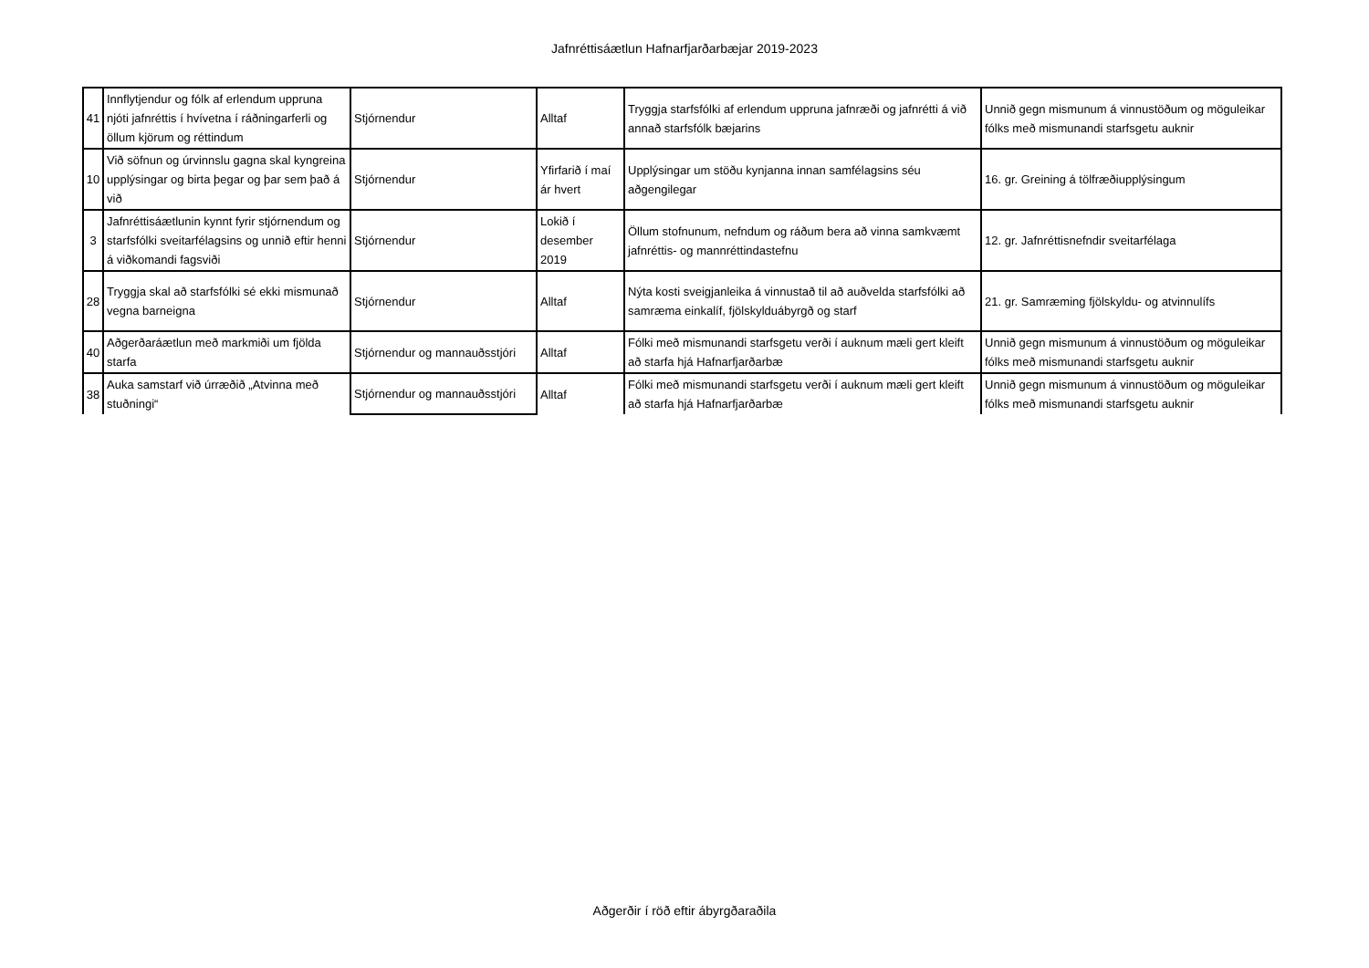Jafnréttisáætlun Hafnarfjarðarbæjar 2019-2023
| 41 | Innflytjendur og fólk af erlendum uppruna njóti jafnréttis í hvívetna í ráðningarferli og öllum kjörum og réttindum | Stjórnendur | Alltaf | Tryggja starfsfólki af erlendum uppruna jafnræði og jafnrétti á við annað starfsfólk bæjarins | Unnið gegn mismunum á vinnustöðum og möguleikar fólks með mismunandi starfsgetu auknir |
| 10 | Við söfnun og úrvinnslu gagna skal kyngreina upplýsingar og birta þegar og þar sem það á við | Stjórnendur | Yfirfarið í maí ár hvert | Upplýsingar um stöðu kynjanna innan samfélagsins séu aðgengilegar | 16. gr. Greining á tölfræðiupplýsingum |
| 3 | Jafnréttisáætlunin kynnt fyrir stjórnendum og starfsfólki sveitarfélagsins og unnið eftir henni á viðkomandi fagsviði | Stjórnendur | Lokið í desember 2019 | Öllum stofnunum, nefndum og ráðum bera að vinna samkvæmt jafnréttis- og mannréttindastefnu | 12. gr. Jafnréttisnefndir sveitarfélaga |
| 28 | Tryggja skal að starfsfólki sé ekki mismunað vegna barneigna | Stjórnendur | Alltaf | Nýta kosti sveigjanleika á vinnustað til að auðvelda starfsfólki að samræma einkalíf, fjölskylduábyrgð og starf | 21. gr. Samræming fjölskyldu- og atvinnulífs |
| 40 | Aðgerðaráætlun með markmiði um fjölda starfa | Stjórnendur og mannauðsstjóri | Alltaf | Fólki með mismunandi starfsgetu verði í auknum mæli gert kleift að starfa hjá Hafnarfjarðarbæ | Unnið gegn mismunum á vinnustöðum og möguleikar fólks með mismunandi starfsgetu auknir |
| 38 | Auka samstarf við úrræðið „Atvinna með stuðningi“ | Stjórnendur og mannauðsstjóri | Alltaf | Fólki með mismunandi starfsgetu verði í auknum mæli gert kleift að starfa hjá Hafnarfjarðarbæ | Unnið gegn mismunum á vinnustöðum og möguleikar fólks með mismunandi starfsgetu auknir |
Aðgerðir í röð eftir ábyrgðaraðila